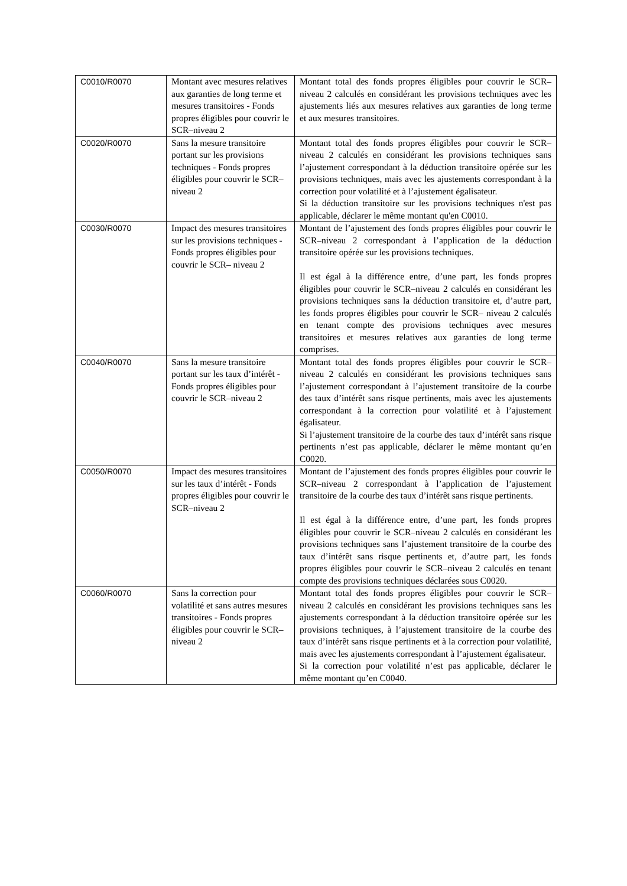| C0010/R0070 | Montant avec mesures relatives aux garanties de long terme et mesures transitoires - Fonds propres éligibles pour couvrir le SCR–niveau 2 | Montant total des fonds propres éligibles pour couvrir le SCR–niveau 2 calculés en considérant les provisions techniques avec les ajustements liés aux mesures relatives aux garanties de long terme et aux mesures transitoires. |
| C0020/R0070 | Sans la mesure transitoire portant sur les provisions techniques - Fonds propres éligibles pour couvrir le SCR– niveau 2 | Montant total des fonds propres éligibles pour couvrir le SCR–niveau 2 calculés en considérant les provisions techniques sans l’ajustement correspondant à la déduction transitoire opérée sur les provisions techniques, mais avec les ajustements correspondant à la correction pour volatilité et à l’ajustement égalisateur. Si la déduction transitoire sur les provisions techniques n'est pas applicable, déclarer le même montant qu'en C0010. |
| C0030/R0070 | Impact des mesures transitoires sur les provisions techniques - Fonds propres éligibles pour couvrir le SCR– niveau 2 | Montant de l’ajustement des fonds propres éligibles pour couvrir le SCR–niveau 2 correspondant à l’application de la déduction transitoire opérée sur les provisions techniques. Il est égal à la différence entre, d’une part, les fonds propres éligibles pour couvrir le SCR–niveau 2 calculés en considérant les provisions techniques sans la déduction transitoire et, d’autre part, les fonds propres éligibles pour couvrir le SCR– niveau 2 calculés en tenant compte des provisions techniques avec mesures transitoires et mesures relatives aux garanties de long terme comprises. |
| C0040/R0070 | Sans la mesure transitoire portant sur les taux d’intérêt - Fonds propres éligibles pour couvrir le SCR–niveau 2 | Montant total des fonds propres éligibles pour couvrir le SCR–niveau 2 calculés en considérant les provisions techniques sans l’ajustement correspondant à l’ajustement transitoire de la courbe des taux d’intérêt sans risque pertinents, mais avec les ajustements correspondant à la correction pour volatilité et à l’ajustement égalisateur. Si l’ajustement transitoire de la courbe des taux d’intérêt sans risque pertinents n’est pas applicable, déclarer le même montant qu’en C0020. |
| C0050/R0070 | Impact des mesures transitoires sur les taux d’intérêt - Fonds propres éligibles pour couvrir le SCR–niveau 2 | Montant de l’ajustement des fonds propres éligibles pour couvrir le SCR–niveau 2 correspondant à l’application de l’ajustement transitoire de la courbe des taux d’intérêt sans risque pertinents. Il est égal à la différence entre, d’une part, les fonds propres éligibles pour couvrir le SCR–niveau 2 calculés en considérant les provisions techniques sans l’ajustement transitoire de la courbe des taux d’intérêt sans risque pertinents et, d’autre part, les fonds propres éligibles pour couvrir le SCR–niveau 2 calculés en tenant compte des provisions techniques déclarées sous C0020. |
| C0060/R0070 | Sans la correction pour volatilité et sans autres mesures transitoires - Fonds propres éligibles pour couvrir le SCR– niveau 2 | Montant total des fonds propres éligibles pour couvrir le SCR–niveau 2 calculés en considérant les provisions techniques sans les ajustements correspondant à la déduction transitoire opérée sur les provisions techniques, à l’ajustement transitoire de la courbe des taux d’intérêt sans risque pertinents et à la correction pour volatilité, mais avec les ajustements correspondant à l’ajustement égalisateur. Si la correction pour volatilité n’est pas applicable, déclarer le même montant qu’en C0040. |